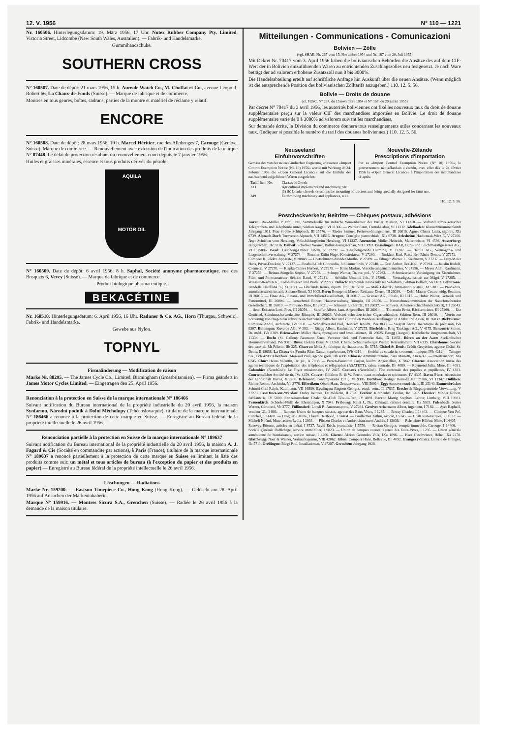12. V. 1956 N° 110 — 1221
Nr. 160506. Hinterlegungsdatum: 19. März 1956, 17 Uhr. Nutex Rubber Company Pty. Limited, Victoria Street, Lidcombe (New South Wales, Australien). — Fabrik- und Handelsmarke.
Gummihandschuhe.
SOUTHERN CROSS
N° 160507. Date de dépôt: 21 mars 1956, 15 h. Aureole Watch Co., M. Choffat et Co., avenue Léopold-Robert 66, La Chaux-de-Fonds (Suisse). — Marque de fabrique et de commerce.
Montres en tous genres, boîtes, cadrans, parties de la montre et matériel de réclame y relatif.
ENCORE
N° 160508. Date de dépôt: 28 mars 1956, 19 h. Marcel Héritier, rue des Allobroges 7, Carouge (Genève, Suisse). Marque de commerce. — Renouvellement avec extension de l'indication des produits de la marque N° 87448. Le délai de protection résultant du renouvellement court depuis le 7 janvier 1956.
Huiles et graisses minérales, essence et tous produits dérivés du pétrole.
AQUILA
MOTOR OIL
N° 160509. Date de dépôt: 6 avril 1956, 8 h. Saphal, Société anonyme pharmaceutique, rue des Bosquets 6, Vevey (Suisse). — Marque de fabrique et de commerce.
Produit biologique pharmaceutique.
BEKACÉTINE
Nr. 160510. Hinterlegungsdatum: 6. April 1956, 16 Uhr. Raduner & Co. AG., Horn (Thurgau, Schweiz). Fabrik- und Handelsmarke.
Gewebe aus Nylon.
TOPNYL
Firmaänderung — Modification de raison
Marke Nr. 88295. — The James Cycle Co., Limited, Birmingham (Grossbritannien). — Firma geändert in James Motor Cycles Limited. — Eingetragen den 25. April 1956.
Renonciation à la protection en Suisse de la marque internationale N° 186466
Suivant notification du Bureau international de la propriété industrielle du 20 avril 1956, la maison Synfarmu, Národní podnik à Dolní Měcholupy (Tchécoslovaquie), titulaire de la marque internationale N° 186466 a renoncé à la protection de cette marque en Suisse. — Enregistré au Bureau fédéral de la propriété intellectuelle le 26 avril 1956.
Renonciation partielle à la protection en Suisse de la marque internationale N° 189637
Suivant notification du Bureau international de la propriété industrielle du 20 avril 1956, la maison A. J. Fagard & Cie (Société en commandite par actions), à Paris (France), titulaire de la marque internationale N° 189637 a renoncé partiellement à la protection de cette marque en Suisse en limitant la liste des produits comme suit: un métal et tous articles de bureau (à l'exception du papier et des produits en papier).— Enregistré au Bureau fédéral de la propriété intellectuelle le 26 avril 1956.
Löschungen — Radiations
Marke Nr. 159200. — Eastsun Timepiece Co., Hong Kong (Hong Kong). — Gelöscht am 28. April 1956 auf Ansuchen der Markeninhaberin.
Marque N° 159916. — Montres Sicura S.A., Grenchen (Suisse). — Radiée le 26 avril 1956 à la demande de la maison titulaire.
Mitteilungen - Communications - Comunicazioni
Bolivien — Zölle
(vgl. SHAB. Nr. 267 vom 15. November 1954 und Nr. 167 vom 20. Juli 1955)
Mit Dekret Nr. 70417 vom 3. April 1956 haben die bolivianischen Behörden die Ansätze des auf dem CIF-Wert der in Bolivien einzuführenden Waren zu entrichtenden Zuschlagszolles neu festgesetzt. Je nach Ware beträgt der ad valorem erhobene Zusatzzoll nun 0 bis 3000%.
Die Handelsabteilung erteilt auf schriftliche Anfrage hin Auskunft über die neuen Ansätze. (Wenn möglich ist die entsprechende Position des bolivianischen Zolltarifs anzugeben.) 110. 12. 5. 56.
Bolivie — Droits de douane
(cf. FOSC. N° 267, du 15 novembre 1954 et N° 167, du 20 juillet 1955)
Par décret N° 70417 du 3 avril 1956, les autorités boliviennes ont fixé les nouveaux taux du droit de douane supplémentaire perçu sur la valeur CIF des marchandises importées en Bolivie. Le droit de douane supplémentaire varie de 0 à 3000% ad valorem suivant les marchandises.
Sur demande écrite, la Division du commerce donnera tous renseignements utiles concernant les nouveaux taux. (Indiquer si possible le numéro du tarif des douanes boliviennes.) 110. 12. 5. 56.
Neuseeland
Einfuhrvorschriften
Gemäss der von der neuseeländischen Regierung erlassenen «Import Control Exemption Notice (Nr. 10) 1956» wurde mit Wirkung ab 24. Februar 1956 die «Open General Licence» auf die Einfuhr der nachstehend aufgeführten Waren ausgedehnt:
Nouvelle-Zélande
Prescriptions d'importation
Par sa «Import Control Exemption Notice (N° 10) 1956», le gouvernement néo-zélandais a étendu, avec effet dès le 24 février 1956 la «Open General Licence» à l'importation des marchandises ci-après:
| Tariff Item No. | Classes of Goods |
| --- | --- |
| 333 | Agricultural implements and machinery, viz.: (1) (b) Loader shovels or scoops for mounting on tractors and being specially designed for farm use. |
| 349 | Earthmoving machinery and appliances, n.e.i. |
110. 12. 5. 56.
Postcheckverkehr, Beitritte — Chèques postaux, adhésions
Aarau: Rao-Müller P. Pfr., Frau, Sammelstelle für indische Waisenhäuser der Basler Mission, VI 11318. — Verband schweizerischer Telegraphen- und Telephonbeamter, Sektion Aargau, VI 11306. — Werder Ernst, Dental-Labor, VI 11330. Adelboden: Klassenzusammenkunft Jahrgang 1911, Frau Sophie Schüpbach, III 25576. — Rieder Samuel, Ferienwohnungsdienst, III 26016. Agno: Chiesa Lucia, signora, XIa 6739. Alpnach-Dorf: Turnverein Alpnach, VII 14516. Arogno: Consiglio parrocchiale, XIa 6738. Arlesheim: Haubensak-Wirz F., V 27266. Asp: Schriften vom Herzberg, Volksbildungsheim Herzberg, VI 11337. Auenstein: Müller Heinrich, Malermeister, VI 4536. Ausserberg: Burgerschaft, IIc 5716. Ballwil: Schenker Werner, Ballux-Garagetorbau, VII 13893. Basadingen: BAB, Bunt- und Leichtmetallgiesserei AG., VIII 15886. Basel: Baschong-Umher Erwin, V 27292. — Baschong-Wahl Hermine, V 27207. — Betula AG., Vermögens- und Liegenschaftsverwaltung, V 27274. — Brunner-Ettlin Hugo, Konstrukteur, V 27290. — Burkhart Karl, Reisebüro Rhein-Donau, V 27172. — Compeer K., elektr. Apparate, V 20848. — Doetschmann-Mondet Martha, V 27289. — Eilinger Werner J., Kaufmann, V 27237. — Frey-Meier Hans, Privat-Detektiv, V 27137. — Fussball-Club Concordia, Jubiläumsfonds, V 27240. — Graf Arthur, Det.-Kpl., V 27294. — Jauslin Rudolf, Cosmetic, V 27270. — Klapka-Tanner Herbert, V 27279. — Kreis Markus, Versicherungsmathematiker, V 27256. — Meyer Aldo, Kaufmann, V 27253. — Reinau-Stingelin Sophie, V 27278. — Schupp Werner, Dr. rer. pol., V 27263. — Schweizerische Vereinigung der Eisenbahner-Film- und Photoamateure, Sektion Basel, V 27241. — Stöcklin-Römhild Joh., V 27296. — Vorstadtgesellschaft zur Mägd, V 27285. — Wiesner-Reichen K., Kolonialwaren und Wolle, V 27277. Bellach: Kantonale Krankenkasse Solothurn, Sektion Bellach, Va 1163. Bellinzona: Bandella castellana 55, XI 6013. — Ghirlanda Remo, capom. dipl., XI 6020. — Malè Edoardo, funzionario postale, XI 5301. — Procredita, amministrazioni incassi, Simano Bruni, XI 6008. Bern: Bourgeois Marcel, Reklame-Dienst, III 26039. — Dolfi-Maurer Cesare, eidg. Beamter, III 26015. — Finae AG., Finanz- und Immobilien-Gesellschaft, III 26017. — Griesser AG., Filiale, III 1617. — Huber Walter, Getreide und Futtermittel, III 26004. — Isenschmid Robert, Hausverwaltung Bümpliz, III 26056. — Naturschutzkommission der Naturforschenden Gesellschaft, III 26019. — Pirovano Dino, III 26021. — Schreurs Lothar Dr., III 26037. — Schweiz. Arbeiter-Schachbund (SASB), III 26043. — Senn-Eckstein Loni, Frau, III 26059. — Stauffer Albert, kant. Angestellter, III 26014. — Thierstein Ernst, Bäckermeister, III 25269. — Utz Gottfried, Schuhmacherwerkstätte Bümpliz, III 26023. Verband schweizerischer Cigarrenhändler, Sektion Bern, III 26010. — Verein zur Förderung von fliegenden schweizerischen wirtschaftlichen und kulturellen Wanderausstellungen in Afrika und Asien, III 26030. Biel/Bienne: Comtesse André, architecte, IVa 9311. — Schnellversand Biel, Heinrich Knecht, IVa 3833. — Siegrist André, mécanique de précision, IVa 9307. Binningen: Kuverba AG., V 383. — Rüegg Albert, Kaufmann, V 27275. Birsfelden: Brag Tanklager AG., V 4175. Boncourt: Simon, Dr. méd., IVa 8389. Brienzwiler: Müller Hans, Spenglerei und Installationen, III 26025. Brugg (Aargau): Katholische Jungmannschaft, VI 11334. — Buchs (St. Gallen): Baumann Ernst, Vertreter Oel- und Fettwerke Sais, IX 12051. Büren an der Aare: Seeländischer Hornusserverband, IVa 9313. Buus: Elektra Buus, V 27268. Cham: Schnurrenberger Walter, Kerzenhalterli, VII 6335. Chardonne: Société des eaux du Mt-Pélerin, IIb 325. Charrat: Moix S., fabrique de chaussures, IIc 5715. Châtel-St-Denis: Crédit Gruyérien, agence Châtel-St-Denis, II 18638. La Chaux-de-Fonds: Elias Daniel, représentant, IVb 4214. — Société de cavalerie, concours hippique, IVb 4212. — Tabagro SA., IVb 4208. Chexbres: Morerod Paul, agence grêle, IIb 4088. Chiasso: Amministrazione, casa Mariotti, XIa 6743. — Intertransport, XIa 6745. Chur: Heuss Valentin, Dr. jur., X 7038. — Patzen-Barandun Caspar, kaufm. Angestellter, X 7042. Clarens: Association suisse des agents techniques de l'exploitation des téléphones et télégraphes (ASATETT), caisse centrale, IIb 4089. — Reymond Julia, Mme, IIb 4091. Colombier (Neuchâtel): Le Foyer missionnaire, IV 2427. Cornaux (Neuchâtel): Fête cantonale des pupilles et pupillettes, IV 4381. Courtemaîche: Société de tir, IVa 4259. Couvet: Gilliéron R. & W. Perrin, eaux minérales et spiritueux, IV 4305. Davos-Platz: Altersheim der Landschaft Davos, X 2700. Delémont: Contemporains 1911, IVa 9305. Dottikon: Hediger Reinold, Kaufmann, VI 11342. Dulliken: Rhiner Robert, Architekt, Vb 3776. Effretikon: Oberli Hans, Zementwaren, VIII 50014. Egg: Amtsvormundschaft, III 25140. Emmenbrücke: Schmid-Graf Ralph, Kaufmann, VII 16889. Epalinges: Bugnon Georges, empl. com., II 17837. Erschwil: Bürgergemeinde-Verwaltung, V 27273. Essertines-sur-Yverdon: Dufey Jacques, Dr médecin, II 7820. Ferden: Kirchenbau Ferden, IIc 5707. Fleurier: Minder Robert, ferblanterie, IV 5880. Fontainemelon: Chalet Ski-Club Tête-de-Ran, IV 4891. Forch: Martig Stephan, Lehrer, Limberg, VIII 19801. Frauenkirch: Schüeler-Nidla der Ehemaligen, X 7043. Fribourg: Keist J., Dr., Zahnarzt, cabinet dentaire, IIa 5305. Fulenbach: Sutter Werner, Gärtnerei, Vb 3777. Füllinsdorf: Loosli P., Autotransporte, V 27264. Genève: Achermann Albert, ingénieur, I 7182. — Ayer Raphaël, vendeur UL, I 803. — Banque: Union de banques suisses, agence des Eaux-Vives, I 1235. — Bovay Charles, I 14403. — Clinique Vert Pré, Conches, I 14400. — Droguerie Jaune, Claude Berthoud, I 14404. — Guillermet Arthur, avocat, I 5145. — Hösli Jean-Jacques, I 11932. — Micheli Noémi, Mme, action Lydia, I 2633. — Plisson Charles et André, chaussures Andréa, I 13036. — Rchsteiner Hélène, Mme, I 14405. — Renevey Etienne, articles en métal, I 8737. Reyhl Erich, journaliste, I 5756. — Rostan Georges, compte immeuble, Carouge, I 14406. — Société générale d'affichage, service immobilier, I 9823. — Union de banques suisses, agence des Eaux-Vives, I 1235. — Union générale arménienne de bienfaisance, section suisse, I 4296. Glarus: Aktion Gesundes Volk, IXa 1896. — Heer Geschwister, Höhe, IXa 2278. Glattbrugg: Naef & Wiener, Verkaufsagentur, VIII 42062. Gllon: Compeer Hans, Bellevue, IIb 4092. Granges (Valais): Laiterie de Granges, IIc 5711. Grellingen: Bürgi Paul, Installationen, V 27287. Grenchen: Jahrgang 1926,